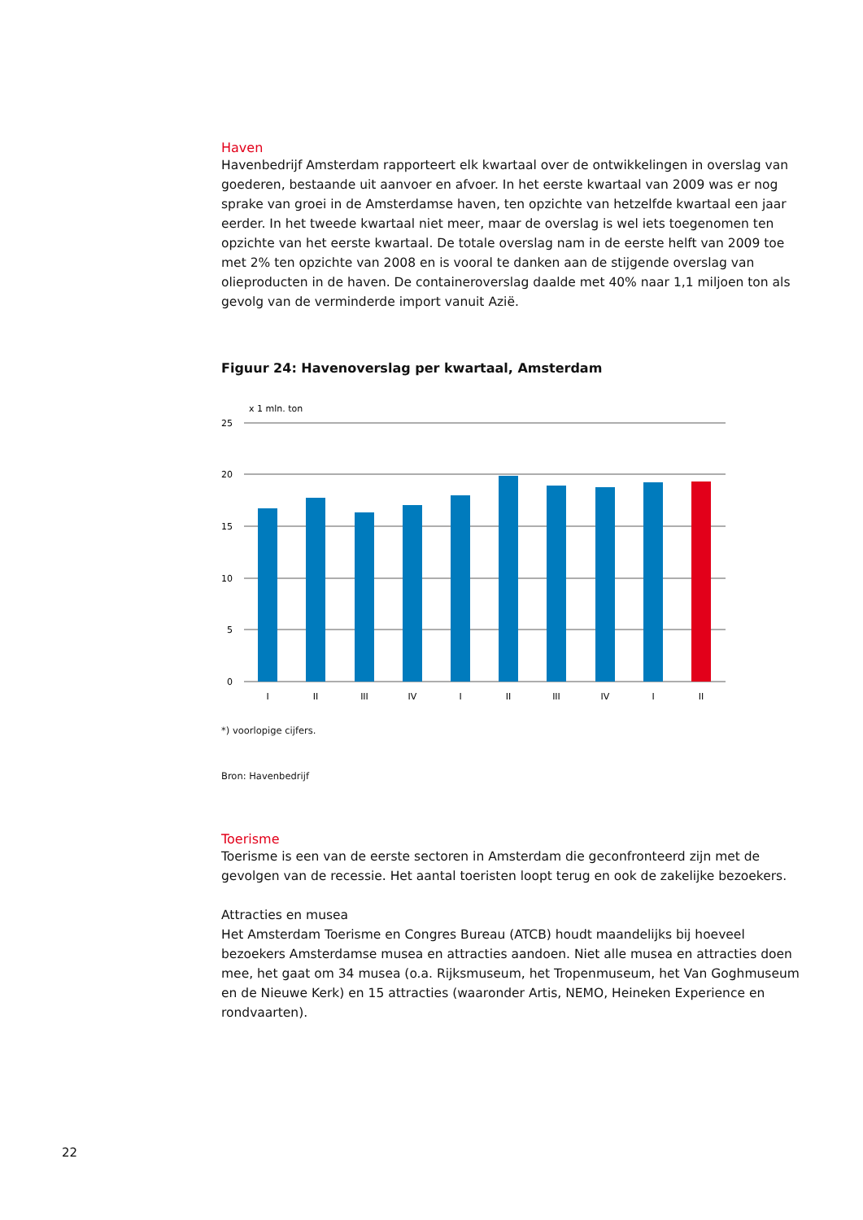Haven
Havenbedrijf Amsterdam rapporteert elk kwartaal over de ontwikkelingen in overslag van goederen, bestaande uit aanvoer en afvoer. In het eerste kwartaal van 2009 was er nog sprake van groei in de Amsterdamse haven, ten opzichte van hetzelfde kwartaal een jaar eerder. In het tweede kwartaal niet meer, maar de overslag is wel iets toegenomen ten opzichte van het eerste kwartaal. De totale overslag nam in de eerste helft van 2009 toe met 2% ten opzichte van 2008 en is vooral te danken aan de stijgende overslag van olieproducten in de haven. De containeroverslag daalde met 40% naar 1,1 miljoen ton als gevolg van de verminderde import vanuit Azië.
Figuur 24: Havenoverslag per kwartaal, Amsterdam
x 1 mln. ton
25
20
15
10
5
0
I
II
III
IV
I
II
III
IV
I
II
*) voorlopige cijfers.
Bron: Havenbedrijf
Toerisme
Toerisme is een van de eerste sectoren in Amsterdam die geconfronteerd zijn met de gevolgen van de recessie. Het aantal toeristen loopt terug en ook de zakelijke bezoekers.
Attracties en musea
Het Amsterdam Toerisme en Congres Bureau (ATCB) houdt maandelijks bij hoeveel bezoekers Amsterdamse musea en attracties aandoen. Niet alle musea en attracties doen mee, het gaat om 34 musea (o.a. Rijksmuseum, het Tropenmuseum, het Van Goghmuseum en de Nieuwe Kerk) en 15 attracties (waaronder Artis, NEMO, Heineken Experience en rondvaarten).
22